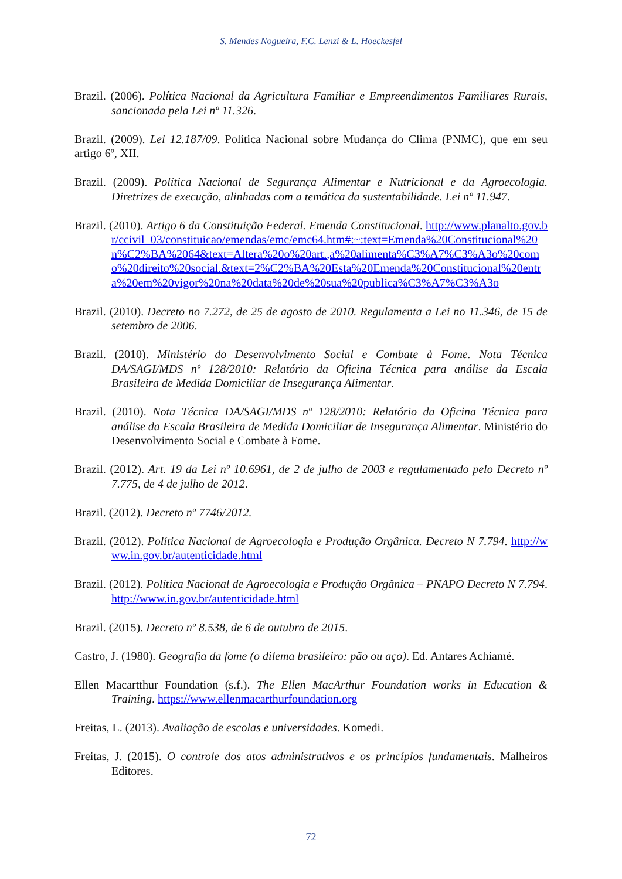S. Mendes Nogueira, F.C. Lenzi & L. Hoeckesfel
Brazil. (2006). Política Nacional da Agricultura Familiar e Empreendimentos Familiares Rurais, sancionada pela Lei nº 11.326.
Brazil. (2009). Lei 12.187/09. Política Nacional sobre Mudança do Clima (PNMC), que em seu artigo 6º, XII.
Brazil. (2009). Política Nacional de Segurança Alimentar e Nutricional e da Agroecologia. Diretrizes de execução, alinhadas com a temática da sustentabilidade. Lei nº 11.947.
Brazil. (2010). Artigo 6 da Constituição Federal. Emenda Constitucional. http://www.planalto.gov.br/ccivil_03/constituicao/emendas/emc/emc64.htm#:~:text=Emenda%20Constitucional%20n%C2%BA%2064&text=Altera%20o%20art.,a%20alimenta%C3%A7%C3%A3o%20como%20direito%20social.&text=2%C2%BA%20Esta%20Emenda%20Constitucional%20entra%20em%20vigor%20na%20data%20de%20sua%20publica%C3%A7%C3%A3o
Brazil. (2010). Decreto no 7.272, de 25 de agosto de 2010. Regulamenta a Lei no 11.346, de 15 de setembro de 2006.
Brazil. (2010). Ministério do Desenvolvimento Social e Combate à Fome. Nota Técnica DA/SAGI/MDS nº 128/2010: Relatório da Oficina Técnica para análise da Escala Brasileira de Medida Domiciliar de Insegurança Alimentar.
Brazil. (2010). Nota Técnica DA/SAGI/MDS nº 128/2010: Relatório da Oficina Técnica para análise da Escala Brasileira de Medida Domiciliar de Insegurança Alimentar. Ministério do Desenvolvimento Social e Combate à Fome.
Brazil. (2012). Art. 19 da Lei nº 10.6961, de 2 de julho de 2003 e regulamentado pelo Decreto nº 7.775, de 4 de julho de 2012.
Brazil. (2012). Decreto nº 7746/2012.
Brazil. (2012). Política Nacional de Agroecologia e Produção Orgânica. Decreto N 7.794. http://www.in.gov.br/autenticidade.html
Brazil. (2012). Política Nacional de Agroecologia e Produção Orgânica – PNAPO Decreto N 7.794. http://www.in.gov.br/autenticidade.html
Brazil. (2015). Decreto nº 8.538, de 6 de outubro de 2015.
Castro, J. (1980). Geografia da fome (o dilema brasileiro: pão ou aço). Ed. Antares Achiamé.
Ellen Macartthur Foundation (s.f.). The Ellen MacArthur Foundation works in Education & Training. https://www.ellenmacarthurfoundation.org
Freitas, L. (2013). Avaliação de escolas e universidades. Komedi.
Freitas, J. (2015). O controle dos atos administrativos e os princípios fundamentais. Malheiros Editores.
72